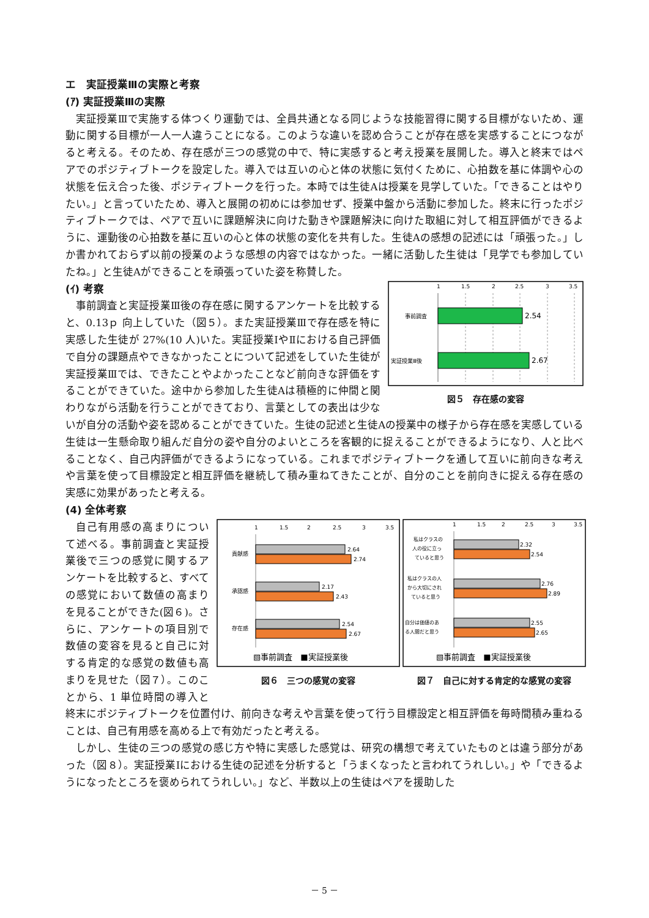エ　実証授業Ⅲの実際と考察
(ｱ) 実証授業Ⅲの実際
実証授業Ⅲで実施する体つくり運動では、全員共通となる同じような技能習得に関する目標がないため、運動に関する目標が一人一人違うことになる。このような違いを認め合うことが存在感を実感することにつながると考える。そのため、存在感が三つの感覚の中で、特に実感すると考え授業を展開した。導入と終末ではペアでのポジティブトークを設定した。導入では互いの心と体の状態に気付くために、心拍数を基に体調や心の状態を伝え合った後、ポジティブトークを行った。本時では生徒Aは授業を見学していた。「できることはやりたい。」と言っていたため、導入と展開の初めには参加せず、授業中盤から活動に参加した。終末に行ったポジティブトークでは、ペアで互いに課題解決に向けた動きや課題解決に向けた取組に対して相互評価ができるように、運動後の心拍数を基に互いの心と体の状態の変化を共有した。生徒Aの感想の記述には「頑張った。」しか書かれておらず以前の授業のような感想の内容ではなかった。一緒に活動した生徒は「見学でも参加していたね。」と生徒Aができることを頑張っていた姿を称賛した。
1
1.5
2
2.5
3
3.5
事前調査
実証授業Ⅲ後
2.54
2.67
図５　存在感の変容
(ｲ) 考察
事前調査と実証授業Ⅲ後の存在感に関するアンケートを比較すると、0.13ｐ 向上していた（図５）。また実証授業Ⅲで存在感を特に実感した生徒が 27%(10 人)いた。実証授業ⅠやⅡにおける自己評価で自分の課題点やできなかったことについて記述をしていた生徒が実証授業Ⅲでは、できたことやよかったことなど前向きな評価をすることができていた。途中から参加した生徒Aは積極的に仲間と関わりながら活動を行うことができており、言葉としての表出は少ないが自分の活動や姿を認めることができていた。生徒の記述と生徒Aの授業中の様子から存在感を実感している生徒は一生懸命取り組んだ自分の姿や自分のよいところを客観的に捉えることができるようになり、人と比べることなく、自己内評価ができるようになっている。これまでポジティブトークを通して互いに前向きな考えや言葉を使って目標設定と相互評価を継続して積み重ねてきたことが、自分のことを前向きに捉える存在感の実感に効果があったと考える。
(4) 全体考察
1
1.5
2
2.5
3
3.5
貢献感
承認感
存在感
2.64
2.74
2.17
2.43
2.54
2.67
▧事前調査　■実証授業後
図６　三つの感覚の変容
1
1.5
2
2.5
3
3.5
私はクラスの
人の役に立っ
ていると思う
私はクラスの人
から大切にされ
ていると思う
自分は価値のあ
る人間だと思う
2.32
2.54
2.76
2.89
2.55
2.65
▧事前調査　■実証授業後
図７　自己に対する肯定的な感覚の変容
自己有用感の高まりについて述べる。事前調査と実証授業後で三つの感覚に関するアンケートを比較すると、すべての感覚において数値の高まりを見ることができた(図６)。さらに、アンケートの項目別で数値の変容を見ると自己に対する肯定的な感覚の数値も高まりを見せた（図７）。このことから、1 単位時間の導入と終末にポジティブトークを位置付け、前向きな考えや言葉を使って行う目標設定と相互評価を毎時間積み重ねることは、自己有用感を高める上で有効だったと考える。
しかし、生徒の三つの感覚の感じ方や特に実感した感覚は、研究の構想で考えていたものとは違う部分があった（図８）。実証授業Ⅰにおける生徒の記述を分析すると「うまくなったと言われてうれしい。」や「できるようになったところを褒められてうれしい。」など、半数以上の生徒はペアを援助した
－ 5 －